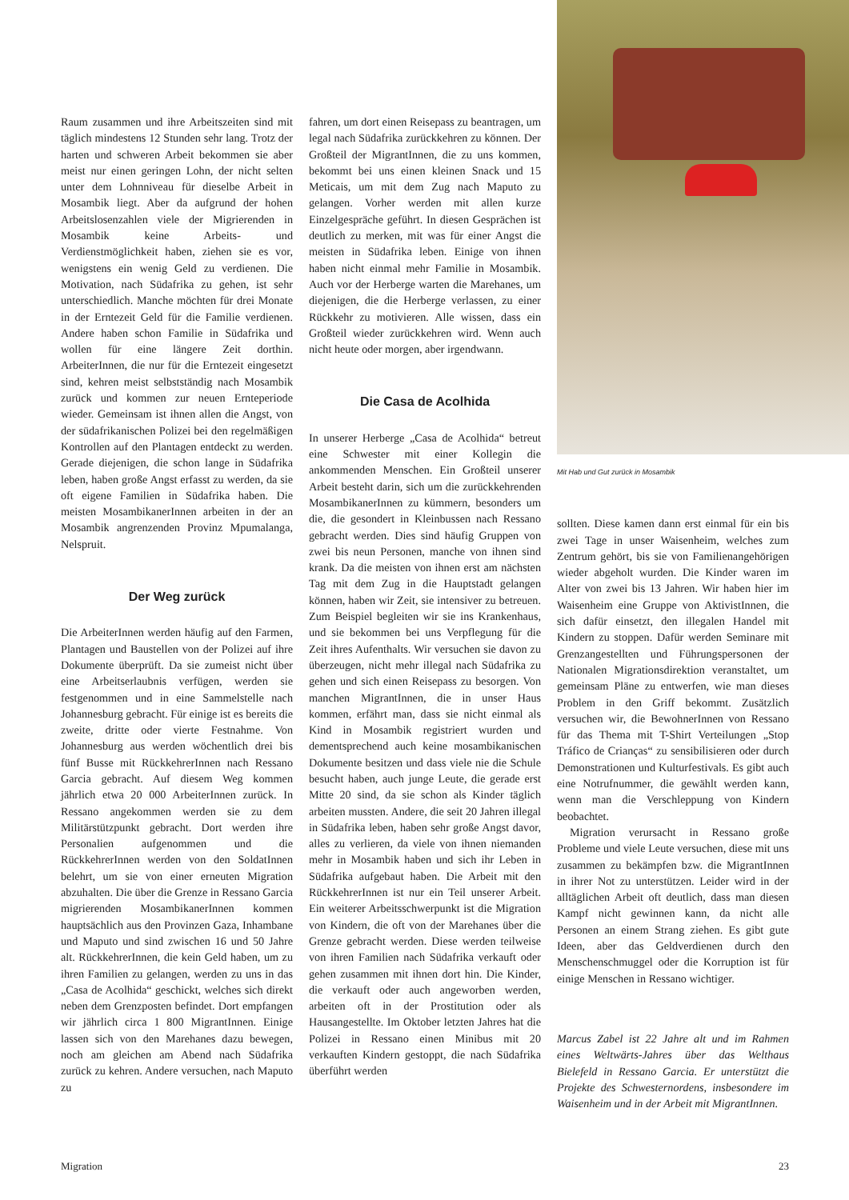Raum zusammen und ihre Arbeitszeiten sind mit täglich mindestens 12 Stunden sehr lang. Trotz der harten und schweren Arbeit bekommen sie aber meist nur einen geringen Lohn, der nicht selten unter dem Lohnniveau für dieselbe Arbeit in Mosambik liegt. Aber da aufgrund der hohen Arbeitslosenzahlen viele der Migrierenden in Mosambik keine Arbeits- und Verdienstmöglichkeit haben, ziehen sie es vor, wenigstens ein wenig Geld zu verdienen. Die Motivation, nach Südafrika zu gehen, ist sehr unterschiedlich. Manche möchten für drei Monate in der Erntezeit Geld für die Familie verdienen. Andere haben schon Familie in Südafrika und wollen für eine längere Zeit dorthin. ArbeiterInnen, die nur für die Erntezeit eingesetzt sind, kehren meist selbstständig nach Mosambik zurück und kommen zur neuen Ernteperiode wieder. Gemeinsam ist ihnen allen die Angst, von der südafrikanischen Polizei bei den regelmäßigen Kontrollen auf den Plantagen entdeckt zu werden. Gerade diejenigen, die schon lange in Südafrika leben, haben große Angst erfasst zu werden, da sie oft eigene Familien in Südafrika haben. Die meisten MosambikanerInnen arbeiten in der an Mosambik angrenzenden Provinz Mpumalanga, Nelspruit.
Der Weg zurück
Die ArbeiterInnen werden häufig auf den Farmen, Plantagen und Baustellen von der Polizei auf ihre Dokumente überprüft. Da sie zumeist nicht über eine Arbeitserlaubnis verfügen, werden sie festgenommen und in eine Sammelstelle nach Johannesburg gebracht. Für einige ist es bereits die zweite, dritte oder vierte Festnahme. Von Johannesburg aus werden wöchentlich drei bis fünf Busse mit RückkehrerInnen nach Ressano Garcia gebracht. Auf diesem Weg kommen jährlich etwa 20 000 ArbeiterInnen zurück. In Ressano angekommen werden sie zu dem Militärstützpunkt gebracht. Dort werden ihre Personalien aufgenommen und die RückkehrerInnen werden von den SoldatInnen belehrt, um sie von einer erneuten Migration abzuhalten. Die über die Grenze in Ressano Garcia migrierenden MosambikanerInnen kommen hauptsächlich aus den Provinzen Gaza, Inhambane und Maputo und sind zwischen 16 und 50 Jahre alt. RückkehrerInnen, die kein Geld haben, um zu ihren Familien zu gelangen, werden zu uns in das „Casa de Acolhida“ geschickt, welches sich direkt neben dem Grenzposten befindet. Dort empfangen wir jährlich circa 1 800 MigrantInnen. Einige lassen sich von den Marehanes dazu bewegen, noch am gleichen am Abend nach Südafrika zurück zu kehren. Andere versuchen, nach Maputo zu
fahren, um dort einen Reisepass zu beantragen, um legal nach Südafrika zurückkehren zu können. Der Großteil der MigrantInnen, die zu uns kommen, bekommt bei uns einen kleinen Snack und 15 Meticais, um mit dem Zug nach Maputo zu gelangen. Vorher werden mit allen kurze Einzelgespräche geführt. In diesen Gesprächen ist deutlich zu merken, mit was für einer Angst die meisten in Südafrika leben. Einige von ihnen haben nicht einmal mehr Familie in Mosambik. Auch vor der Herberge warten die Marehanes, um diejenigen, die die Herberge verlassen, zu einer Rückkehr zu motivieren. Alle wissen, dass ein Großteil wieder zurückkehren wird. Wenn auch nicht heute oder morgen, aber irgendwann.
Die Casa de Acolhida
In unserer Herberge „Casa de Acolhida“ betreut eine Schwester mit einer Kollegin die ankommenden Menschen. Ein Großteil unserer Arbeit besteht darin, sich um die zurückkehrenden MosambikanerInnen zu kümmern, besonders um die, die gesondert in Kleinbussen nach Ressano gebracht werden. Dies sind häufig Gruppen von zwei bis neun Personen, manche von ihnen sind krank. Da die meisten von ihnen erst am nächsten Tag mit dem Zug in die Hauptstadt gelangen können, haben wir Zeit, sie intensiver zu betreuen. Zum Beispiel begleiten wir sie ins Krankenhaus, und sie bekommen bei uns Verpflegung für die Zeit ihres Aufenthalts. Wir versuchen sie davon zu überzeugen, nicht mehr illegal nach Südafrika zu gehen und sich einen Reisepass zu besorgen. Von manchen MigrantInnen, die in unser Haus kommen, erfährt man, dass sie nicht einmal als Kind in Mosambik registriert wurden und dementsprechend auch keine mosambikanischen Dokumente besitzen und dass viele nie die Schule besucht haben, auch junge Leute, die gerade erst Mitte 20 sind, da sie schon als Kinder täglich arbeiten mussten. Andere, die seit 20 Jahren illegal in Südafrika leben, haben sehr große Angst davor, alles zu verlieren, da viele von ihnen niemanden mehr in Mosambik haben und sich ihr Leben in Südafrika aufgebaut haben. Die Arbeit mit den RückkehrerInnen ist nur ein Teil unserer Arbeit. Ein weiterer Arbeitsschwerpunkt ist die Migration von Kindern, die oft von der Marehanes über die Grenze gebracht werden. Diese werden teilweise von ihren Familien nach Südafrika verkauft oder gehen zusammen mit ihnen dort hin. Die Kinder, die verkauft oder auch angeworben werden, arbeiten oft in der Prostitution oder als Hausangestellte. Im Oktober letzten Jahres hat die Polizei in Ressano einen Minibus mit 20 verkauften Kindern gestoppt, die nach Südafrika überführt werden
Mit Hab und Gut zurück in Mosambik
sollten. Diese kamen dann erst einmal für ein bis zwei Tage in unser Waisenheim, welches zum Zentrum gehört, bis sie von Familienangehörigen wieder abgeholt wurden. Die Kinder waren im Alter von zwei bis 13 Jahren. Wir haben hier im Waisenheim eine Gruppe von AktivistInnen, die sich dafür einsetzt, den illegalen Handel mit Kindern zu stoppen. Dafür werden Seminare mit Grenzangestellten und Führungspersonen der Nationalen Migrationsdirektion veranstaltet, um gemeinsam Pläne zu entwerfen, wie man dieses Problem in den Griff bekommt. Zusätzlich versuchen wir, die BewohnerInnen von Ressano für das Thema mit T-Shirt Verteilungen „Stop Tráfico de Crianças“ zu sensibilisieren oder durch Demonstrationen und Kulturfestivals. Es gibt auch eine Notrufnummer, die gewählt werden kann, wenn man die Verschleppung von Kindern beobachtet.
Migration verursacht in Ressano große Probleme und viele Leute versuchen, diese mit uns zusammen zu bekämpfen bzw. die MigrantInnen in ihrer Not zu unterstützen. Leider wird in der alltäglichen Arbeit oft deutlich, dass man diesen Kampf nicht gewinnen kann, da nicht alle Personen an einem Strang ziehen. Es gibt gute Ideen, aber das Geldverdienen durch den Menschenschmuggel oder die Korruption ist für einige Menschen in Ressano wichtiger.
Marcus Zabel ist 22 Jahre alt und im Rahmen eines Weltwärts-Jahres über das Welthaus Bielefeld in Ressano Garcia. Er unterstützt die Projekte des Schwesternordens, insbesondere im Waisenheim und in der Arbeit mit MigrantInnen.
Migration 23